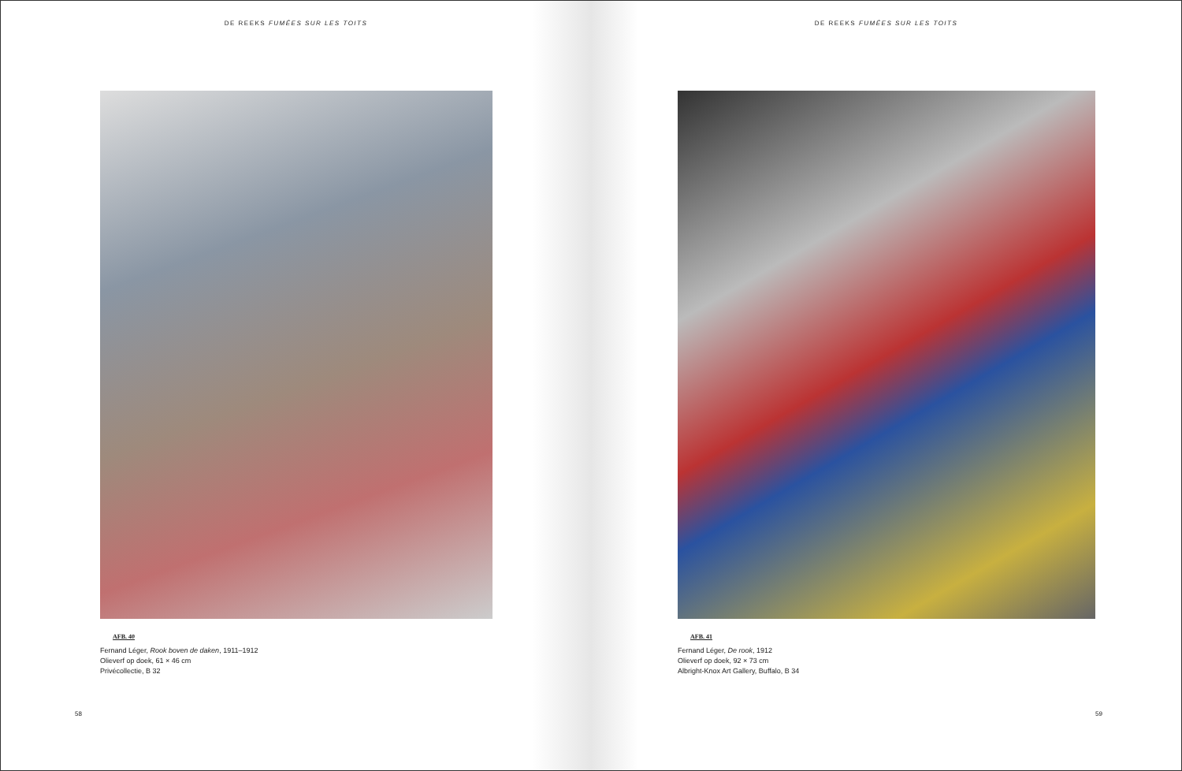DE REEKS FUMÉES SUR LES TOITS
AFB. 40
Fernand Léger, Rook boven de daken, 1911–1912
Olieverf op doek, 61 × 46 cm
Privécollectie, B 32
58
DE REEKS FUMÉES SUR LES TOITS
AFB. 41
Fernand Léger, De rook, 1912
Olieverf op doek, 92 × 73 cm
Albright-Knox Art Gallery, Buffalo, B 34
59